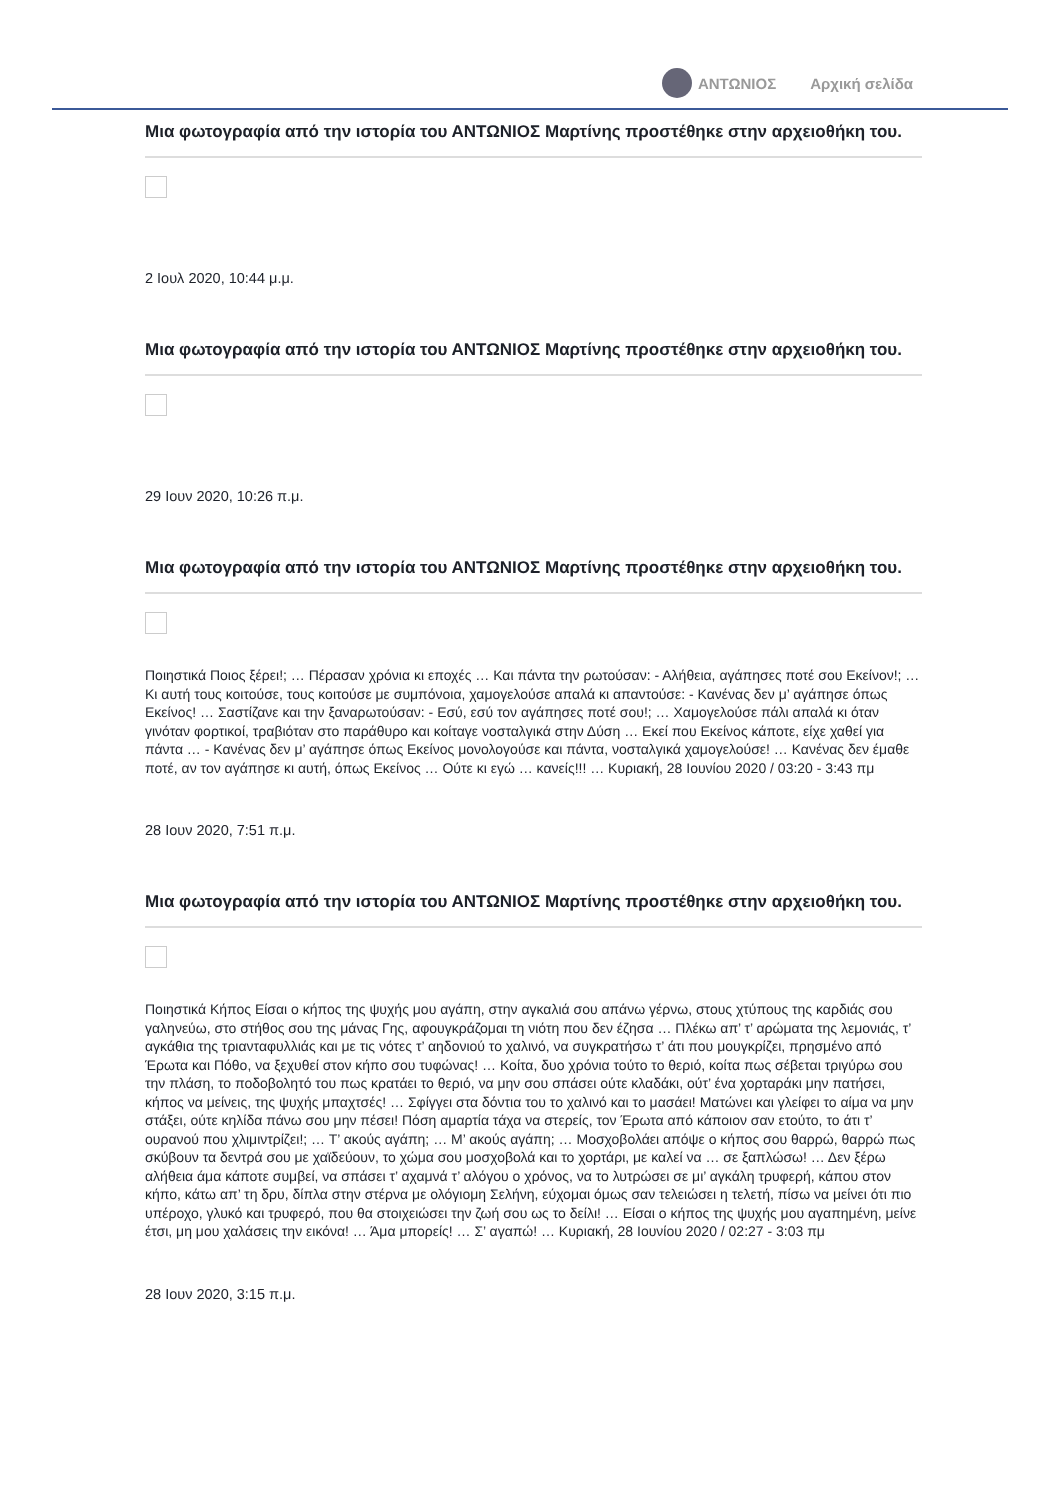ΑΝΤΩΝΙΟΣ Αρχική σελίδα
Μια φωτογραφία από την ιστορία του ΑΝΤΩΝΙΟΣ Μαρτίνης προστέθηκε στην αρχειοθήκη του.
2 Ιουλ 2020, 10:44 μ.μ.
Μια φωτογραφία από την ιστορία του ΑΝΤΩΝΙΟΣ Μαρτίνης προστέθηκε στην αρχειοθήκη του.
29 Ιουν 2020, 10:26 π.μ.
Μια φωτογραφία από την ιστορία του ΑΝΤΩΝΙΟΣ Μαρτίνης προστέθηκε στην αρχειοθήκη του.
Ποιηστικά Ποιος ξέρει!; … Πέρασαν χρόνια κι εποχές … Και πάντα την ρωτούσαν: - Αλήθεια, αγάπησες ποτέ σου Εκείνον!; … Κι αυτή τους κοιτούσε, τους κοιτούσε με συμπόνοια, χαμογελούσε απαλά κι απαντούσε: - Κανένας δεν μ’ αγάπησε όπως Εκείνος! … Σαστίζανε και την ξαναρωτούσαν: - Εσύ, εσύ τον αγάπησες ποτέ σου!; … Χαμογελούσε πάλι απαλά κι όταν γινόταν φορτικοί, τραβιόταν στο παράθυρο και κοίταγε νοσταλγικά στην Δύση … Εκεί που Εκείνος κάποτε, είχε χαθεί για πάντα … - Κανένας δεν μ’ αγάπησε όπως Εκείνος μονολογούσε και πάντα, νοσταλγικά χαμογελούσε! … Κανένας δεν έμαθε ποτέ, αν τον αγάπησε κι αυτή, όπως Εκείνος … Ούτε κι εγώ … κανείς!!! … Κυριακή, 28 Ιουνίου 2020 / 03:20 - 3:43 πμ
28 Ιουν 2020, 7:51 π.μ.
Μια φωτογραφία από την ιστορία του ΑΝΤΩΝΙΟΣ Μαρτίνης προστέθηκε στην αρχειοθήκη του.
Ποιηστικά Κήπος Είσαι ο κήπος της ψυχής μου αγάπη, στην αγκαλιά σου απάνω γέρνω, στους χτύπους της καρδιάς σου γαληνεύω, στο στήθος σου της μάνας Γης, αφουγκράζομαι τη νιότη που δεν έζησα … Πλέκω απ’ τ’ αρώματα της λεμονιάς, τ’ αγκάθια της τριανταφυλλιάς και με τις νότες τ’ αηδονιού το χαλινό, να συγκρατήσω τ’ άτι που μουγκρίζει, πρησμένο από Έρωτα και Πόθο, να ξεχυθεί στον κήπο σου τυφώνας! … Κοίτα, δυο χρόνια τούτο το θεριό, κοίτα πως σέβεται τριγύρω σου την πλάση, το ποδοβολητό του πως κρατάει το θεριό, να μην σου σπάσει ούτε κλαδάκι, ούτ’ ένα χορταράκι μην πατήσει, κήπος να μείνεις, της ψυχής μπαχτσές! … Σφίγγει στα δόντια του το χαλινό και το μασάει! Ματώνει και γλείφει το αίμα να μην στάξει, ούτε κηλίδα πάνω σου μην πέσει! Πόση αμαρτία τάχα να στερείς, τον Έρωτα από κάποιον σαν ετούτο, το άτι τ’ ουρανού που χλιμιντρίζει!; … Τ’ ακούς αγάπη; … Μ’ ακούς αγάπη; … Μοσχοβολάει απόψε ο κήπος σου θαρρώ, θαρρώ πως σκύβουν τα δεντρά σου με χαϊδεύουν, το χώμα σου μοσχοβολά και το χορτάρι, με καλεί να … σε ξαπλώσω! … Δεν ξέρω αλήθεια άμα κάποτε συμβεί, να σπάσει τ’ αχαμνά τ’ αλόγου ο χρόνος, να το λυτρώσει σε μι’ αγκάλη τρυφερή, κάπου στον κήπο, κάτω απ’ τη δρυ, δίπλα στην στέρνα με ολόγιομη Σελήνη, εύχομαι όμως σαν τελειώσει η τελετή, πίσω να μείνει ότι πιο υπέροχο, γλυκό και τρυφερό, που θα στοιχειώσει την ζωή σου ως το δείλι! … Είσαι ο κήπος της ψυχής μου αγαπημένη, μείνε έτσι, μη μου χαλάσεις την εικόνα! … Άμα μπορείς! … Σ’ αγαπώ! … Κυριακή, 28 Ιουνίου 2020 / 02:27 - 3:03 πμ
28 Ιουν 2020, 3:15 π.μ.